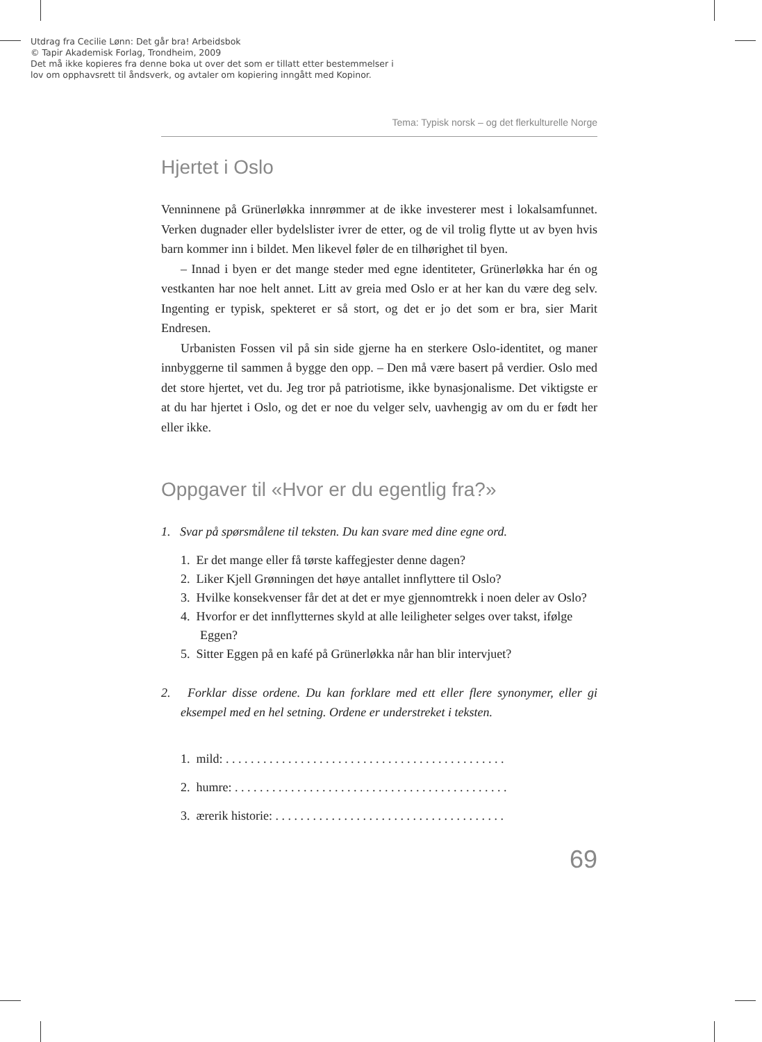Utdrag fra Cecilie Lønn: Det går bra! Arbeidsbok
© Tapir Akademisk Forlag, Trondheim, 2009
Det må ikke kopieres fra denne boka ut over det som er tillatt etter bestemmelser i
lov om opphavsrett til åndsverk, og avtaler om kopiering inngått med Kopinor.
Tema: Typisk norsk – og det flerkulturelle Norge
Hjertet i Oslo
Venninnene på Grünerløkka innrømmer at de ikke investerer mest i lokalsamfunnet. Verken dugnader eller bydelslister ivrer de etter, og de vil trolig flytte ut av byen hvis barn kommer inn i bildet. Men likevel føler de en tilhørighet til byen.
– Innad i byen er det mange steder med egne identiteter, Grünerløkka har én og vestkanten har noe helt annet. Litt av greia med Oslo er at her kan du være deg selv. Ingenting er typisk, spekteret er så stort, og det er jo det som er bra, sier Marit Endresen.
Urbanisten Fossen vil på sin side gjerne ha en sterkere Oslo-identitet, og maner innbyggerne til sammen å bygge den opp. – Den må være basert på verdier. Oslo med det store hjertet, vet du. Jeg tror på patriotisme, ikke bynasjonalisme. Det viktigste er at du har hjertet i Oslo, og det er noe du velger selv, uavhengig av om du er født her eller ikke.
Oppgaver til «Hvor er du egentlig fra?»
1. Svar på spørsmålene til teksten. Du kan svare med dine egne ord.
1. Er det mange eller få tørste kaffegjester denne dagen?
2. Liker Kjell Grønningen det høye antallet innflyttere til Oslo?
3. Hvilke konsekvenser får det at det er mye gjennomtrekk i noen deler av Oslo?
4. Hvorfor er det innflytternes skyld at alle leiligheter selges over takst, ifølge Eggen?
5. Sitter Eggen på en kafé på Grünerløkka når han blir intervjuet?
2. Forklar disse ordene. Du kan forklare med ett eller flere synonymer, eller gi eksempel med en hel setning. Ordene er understreket i teksten.
1. mild: . . . . . . . . . . . . . . . . . . . . . . . . . . . . . . . . . . . . . . . . . . . . .
2. humre: . . . . . . . . . . . . . . . . . . . . . . . . . . . . . . . . . . . . . . . . . . . .
3. ærerik historie: . . . . . . . . . . . . . . . . . . . . . . . . . . . . . . . . . . . . .
69